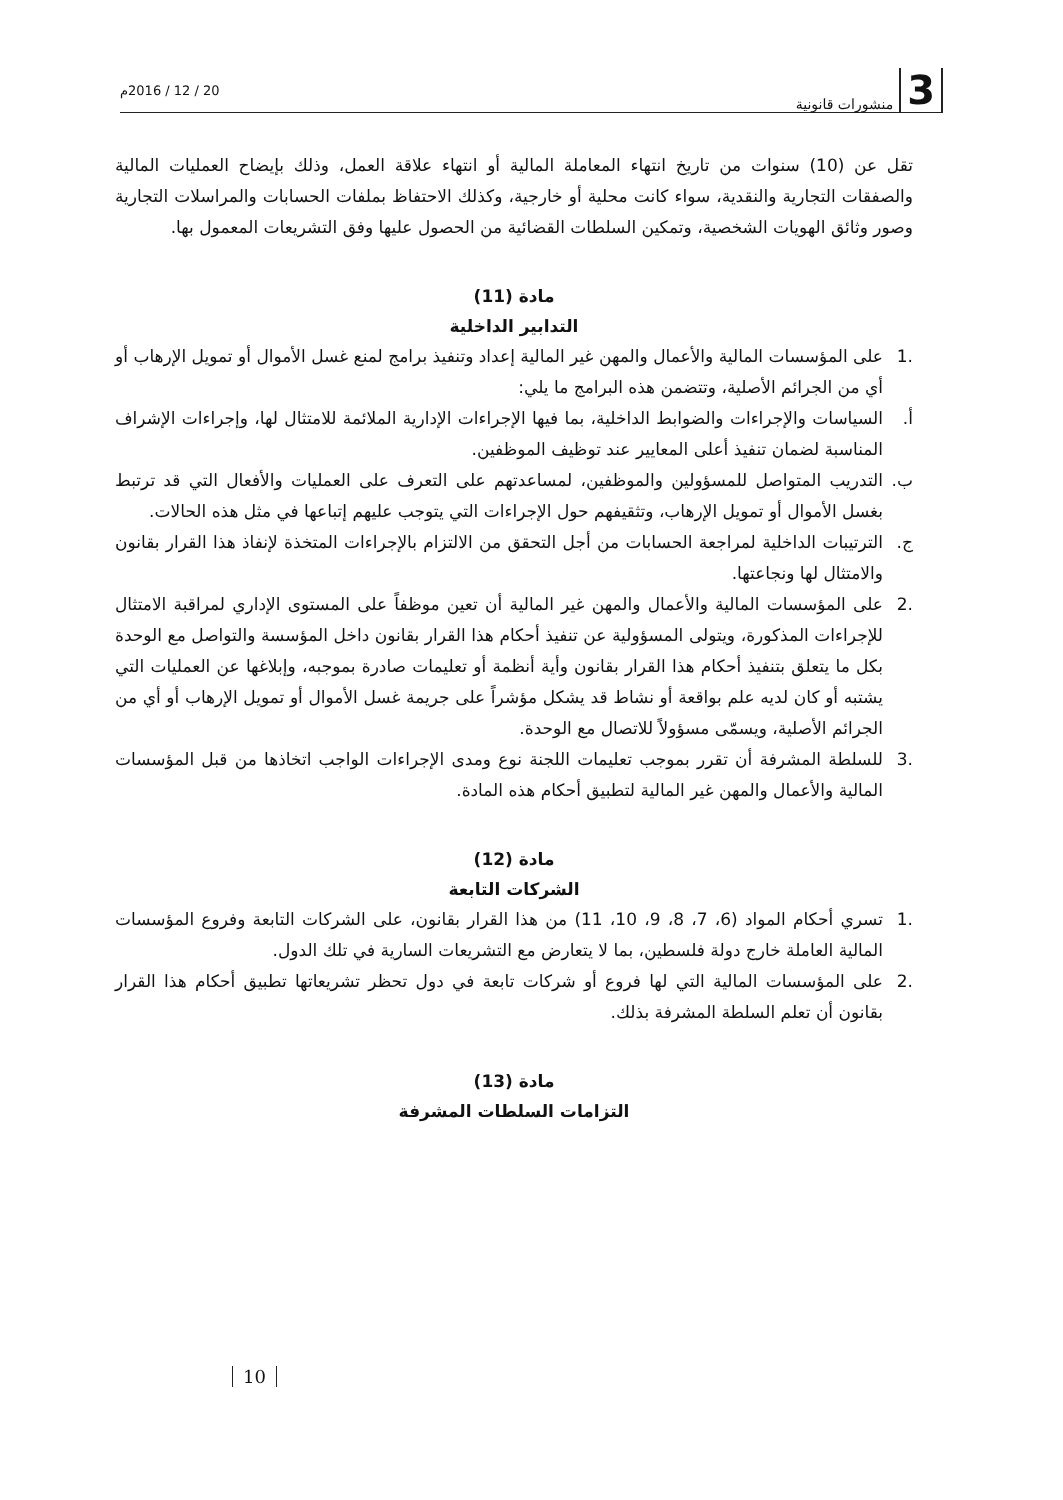3 منشورات قانونية
20 / 12 / 2016م
تقل عن (10) سنوات من تاريخ انتهاء المعاملة المالية أو انتهاء علاقة العمل، وذلك بإيضاح العمليات المالية والصفقات التجارية والنقدية، سواء كانت محلية أو خارجية، وكذلك الاحتفاظ بملفات الحسابات والمراسلات التجارية وصور وثائق الهويات الشخصية، وتمكين السلطات القضائية من الحصول عليها وفق التشريعات المعمول بها.
مادة (11)
التدابير الداخلية
.1 على المؤسسات المالية والأعمال والمهن غير المالية إعداد وتنفيذ برامج لمنع غسل الأموال أو تمويل الإرهاب أو أي من الجرائم الأصلية، وتتضمن هذه البرامج ما يلي:
أ. السياسات والإجراءات والضوابط الداخلية، بما فيها الإجراءات الإدارية الملائمة للامتثال لها، وإجراءات الإشراف المناسبة لضمان تنفيذ أعلى المعايير عند توظيف الموظفين.
ب. التدريب المتواصل للمسؤولين والموظفين، لمساعدتهم على التعرف على العمليات والأفعال التي قد ترتبط بغسل الأموال أو تمويل الإرهاب، وتثقيفهم حول الإجراءات التي يتوجب عليهم إتباعها في مثل هذه الحالات.
ج. الترتيبات الداخلية لمراجعة الحسابات من أجل التحقق من الالتزام بالإجراءات المتخذة لإنفاذ هذا القرار بقانون والامتثال لها ونجاعتها.
.2 على المؤسسات المالية والأعمال والمهن غير المالية أن تعين موظفاً على المستوى الإداري لمراقبة الامتثال للإجراءات المذكورة، ويتولى المسؤولية عن تنفيذ أحكام هذا القرار بقانون داخل المؤسسة والتواصل مع الوحدة بكل ما يتعلق بتنفيذ أحكام هذا القرار بقانون وأية أنظمة أو تعليمات صادرة بموجبه، وإبلاغها عن العمليات التي يشتبه أو كان لديه علم بواقعة أو نشاط قد يشكل مؤشراً على جريمة غسل الأموال أو تمويل الإرهاب أو أي من الجرائم الأصلية، ويسمّى مسؤولاً للاتصال مع الوحدة.
.3 للسلطة المشرفة أن تقرر بموجب تعليمات اللجنة نوع ومدى الإجراءات الواجب اتخاذها من قبل المؤسسات المالية والأعمال والمهن غير المالية لتطبيق أحكام هذه المادة.
مادة (12)
الشركات التابعة
.1 تسري أحكام المواد (6، 7، 8، 9، 10، 11) من هذا القرار بقانون، على الشركات التابعة وفروع المؤسسات المالية العاملة خارج دولة فلسطين، بما لا يتعارض مع التشريعات السارية في تلك الدول.
.2 على المؤسسات المالية التي لها فروع أو شركات تابعة في دول تحظر تشريعاتها تطبيق أحكام هذا القرار بقانون أن تعلم السلطة المشرفة بذلك.
مادة (13)
التزامات السلطات المشرفة
10